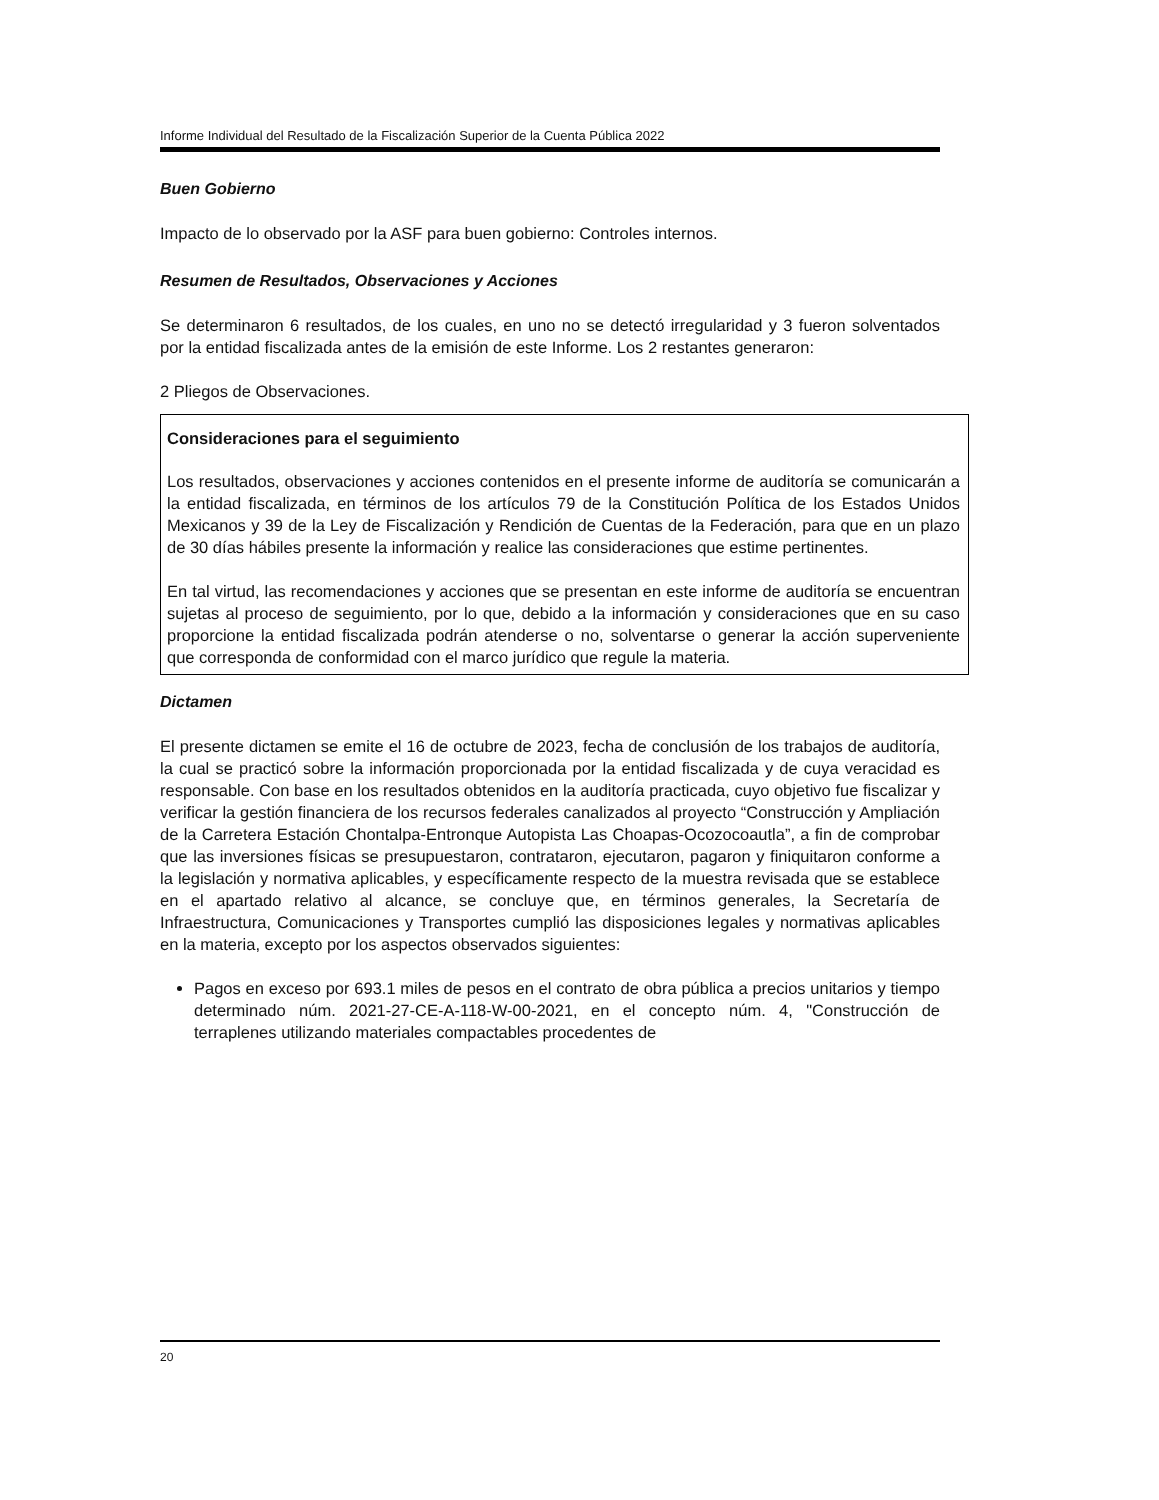Informe Individual del Resultado de la Fiscalización Superior de la Cuenta Pública 2022
Buen Gobierno
Impacto de lo observado por la ASF para buen gobierno: Controles internos.
Resumen de Resultados, Observaciones y Acciones
Se determinaron 6 resultados, de los cuales, en uno no se detectó irregularidad y 3 fueron solventados por la entidad fiscalizada antes de la emisión de este Informe. Los 2 restantes generaron:
2 Pliegos de Observaciones.
Consideraciones para el seguimiento
Los resultados, observaciones y acciones contenidos en el presente informe de auditoría se comunicarán a la entidad fiscalizada, en términos de los artículos 79 de la Constitución Política de los Estados Unidos Mexicanos y 39 de la Ley de Fiscalización y Rendición de Cuentas de la Federación, para que en un plazo de 30 días hábiles presente la información y realice las consideraciones que estime pertinentes.
En tal virtud, las recomendaciones y acciones que se presentan en este informe de auditoría se encuentran sujetas al proceso de seguimiento, por lo que, debido a la información y consideraciones que en su caso proporcione la entidad fiscalizada podrán atenderse o no, solventarse o generar la acción superveniente que corresponda de conformidad con el marco jurídico que regule la materia.
Dictamen
El presente dictamen se emite el 16 de octubre de 2023, fecha de conclusión de los trabajos de auditoría, la cual se practicó sobre la información proporcionada por la entidad fiscalizada y de cuya veracidad es responsable. Con base en los resultados obtenidos en la auditoría practicada, cuyo objetivo fue fiscalizar y verificar la gestión financiera de los recursos federales canalizados al proyecto “Construcción y Ampliación de la Carretera Estación Chontalpa-Entronque Autopista Las Choapas-Ocozocoautla”, a fin de comprobar que las inversiones físicas se presupuestaron, contrataron, ejecutaron, pagaron y finiquitaron conforme a la legislación y normativa aplicables, y específicamente respecto de la muestra revisada que se establece en el apartado relativo al alcance, se concluye que, en términos generales, la Secretaría de Infraestructura, Comunicaciones y Transportes cumplió las disposiciones legales y normativas aplicables en la materia, excepto por los aspectos observados siguientes:
Pagos en exceso por 693.1 miles de pesos en el contrato de obra pública a precios unitarios y tiempo determinado núm. 2021-27-CE-A-118-W-00-2021, en el concepto núm. 4, "Construcción de terraplenes utilizando materiales compactables procedentes de
20